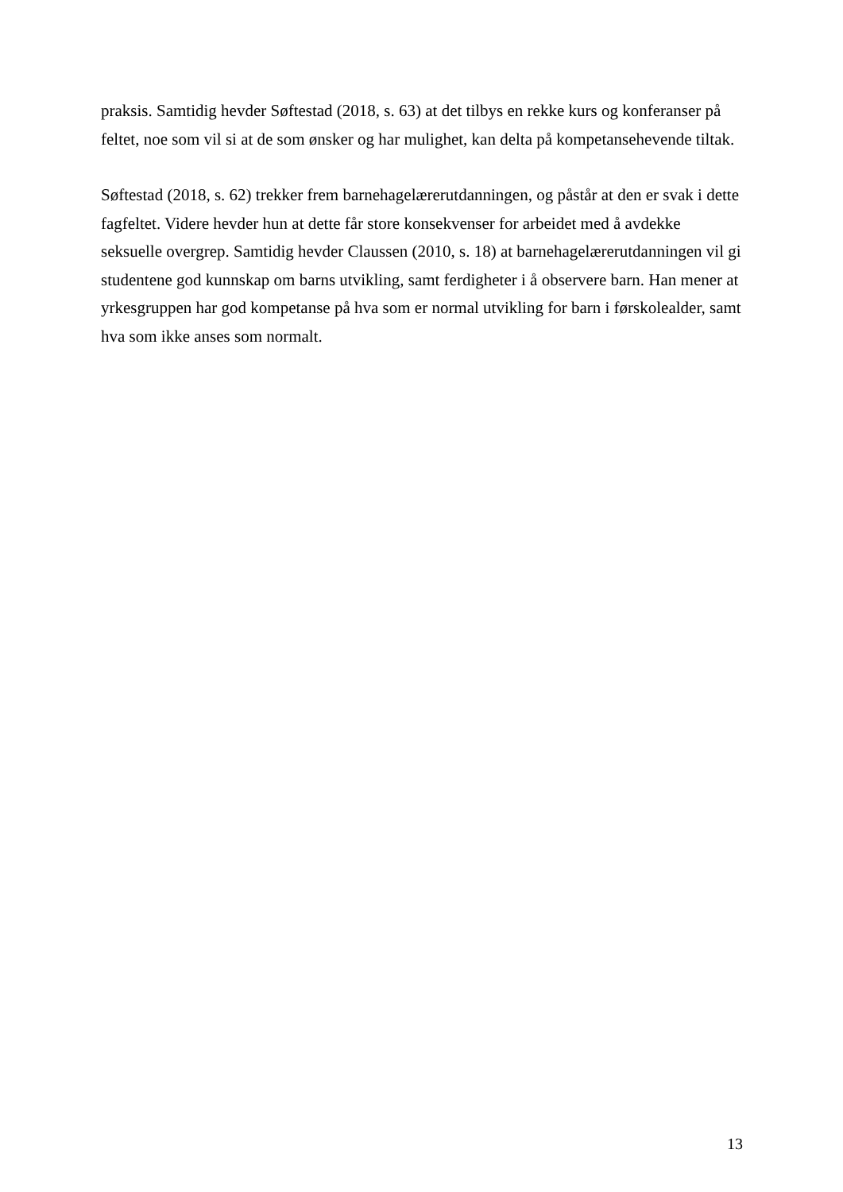praksis. Samtidig hevder Søftestad (2018, s. 63) at det tilbys en rekke kurs og konferanser på feltet, noe som vil si at de som ønsker og har mulighet, kan delta på kompetansehevende tiltak.
Søftestad (2018, s. 62) trekker frem barnehagelærerutdanningen, og påstår at den er svak i dette fagfeltet. Videre hevder hun at dette får store konsekvenser for arbeidet med å avdekke seksuelle overgrep. Samtidig hevder Claussen (2010, s. 18) at barnehagelærerutdanningen vil gi studentene god kunnskap om barns utvikling, samt ferdigheter i å observere barn. Han mener at yrkesgruppen har god kompetanse på hva som er normal utvikling for barn i førskolealder, samt hva som ikke anses som normalt.
13